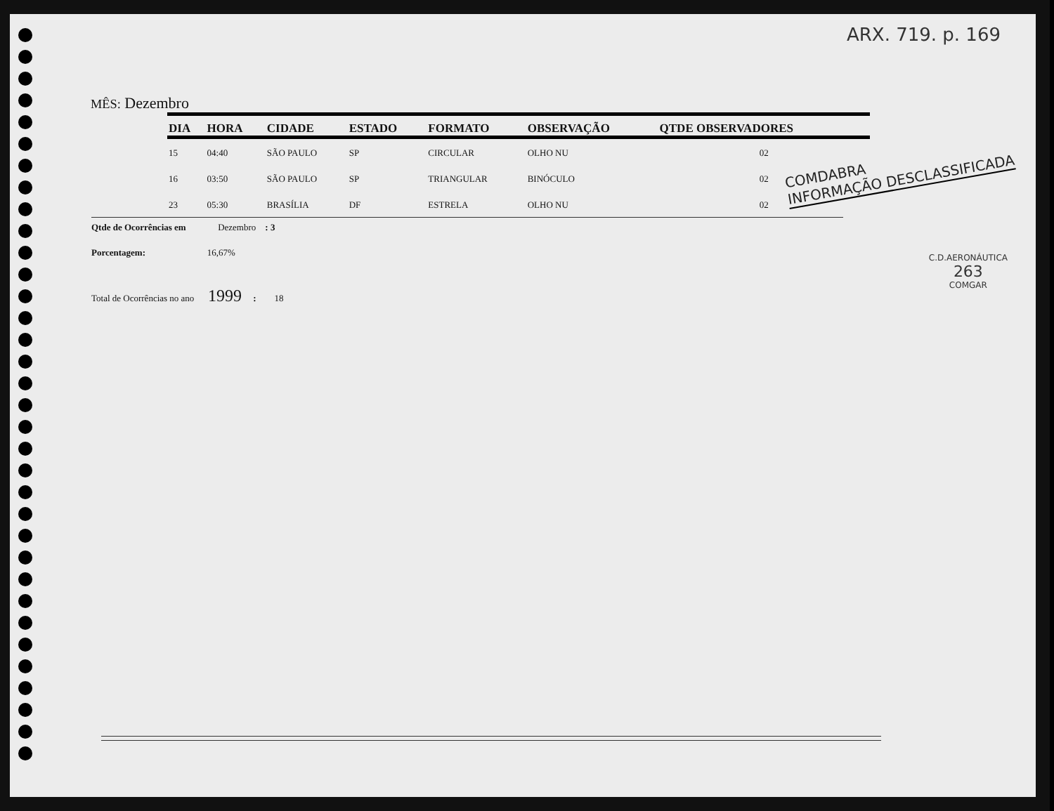ARX. 719. p. 169
MÊS: Dezembro
| DIA | HORA | CIDADE | ESTADO | FORMATO | OBSERVAÇÃO | QTDE OBSERVADORES |
| --- | --- | --- | --- | --- | --- | --- |
| 15 | 04:40 | SÃO PAULO | SP | CIRCULAR | OLHO NU | 02 |
| 16 | 03:50 | SÃO PAULO | SP | TRIANGULAR | BINÓCULO | 02 |
| 23 | 05:30 | BRASÍLIA | DF | ESTRELA | OLHO NU | 02 |
Qtde de Ocorrências em Dezembro : 3
Porcentagem: 16,67%
Total de Ocorrências no ano 1999 : 18
COMDABRA
INFORMAÇÃO DESCLASSIFICADA
C.D.AERONÁUTICA
263
COMGAR